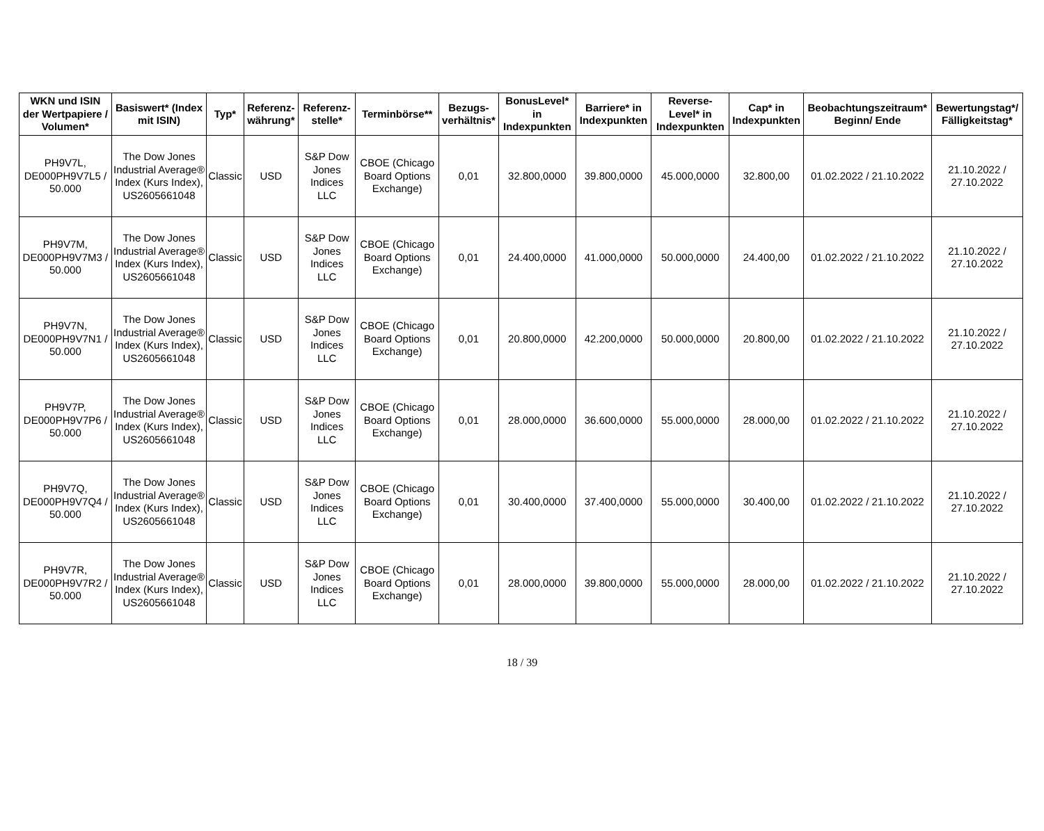| WKN und ISIN der Wertpapiere / Volumen* | Basiswert* (Index mit ISIN) | Typ* | Referenz-währung* | Referenz-stelle* | Terminbörse** | Bezugs-verhältnis* | BonusLevel* in Indexpunkten | Barriere* in Indexpunkten | Reverse-Level* in Indexpunkten | Cap* in Indexpunkten | Beobachtungszeitraum* Beginn/ Ende | Bewertungstag*/ Fälligkeitstag* |
| --- | --- | --- | --- | --- | --- | --- | --- | --- | --- | --- | --- | --- |
| PH9V7L, DE000PH9V7L5 / 50.000 | The Dow Jones Industrial Average® Index (Kurs Index), US2605661048 | Classic | USD | S&P Dow Jones Indices LLC | CBOE (Chicago Board Options Exchange) | 0,01 | 32.800,0000 | 39.800,0000 | 45.000,0000 | 32.800,00 | 01.02.2022 / 21.10.2022 | 21.10.2022 / 27.10.2022 |
| PH9V7M, DE000PH9V7M3 / 50.000 | The Dow Jones Industrial Average® Index (Kurs Index), US2605661048 | Classic | USD | S&P Dow Jones Indices LLC | CBOE (Chicago Board Options Exchange) | 0,01 | 24.400,0000 | 41.000,0000 | 50.000,0000 | 24.400,00 | 01.02.2022 / 21.10.2022 | 21.10.2022 / 27.10.2022 |
| PH9V7N, DE000PH9V7N1 / 50.000 | The Dow Jones Industrial Average® Index (Kurs Index), US2605661048 | Classic | USD | S&P Dow Jones Indices LLC | CBOE (Chicago Board Options Exchange) | 0,01 | 20.800,0000 | 42.200,0000 | 50.000,0000 | 20.800,00 | 01.02.2022 / 21.10.2022 | 21.10.2022 / 27.10.2022 |
| PH9V7P, DE000PH9V7P6 / 50.000 | The Dow Jones Industrial Average® Index (Kurs Index), US2605661048 | Classic | USD | S&P Dow Jones Indices LLC | CBOE (Chicago Board Options Exchange) | 0,01 | 28.000,0000 | 36.600,0000 | 55.000,0000 | 28.000,00 | 01.02.2022 / 21.10.2022 | 21.10.2022 / 27.10.2022 |
| PH9V7Q, DE000PH9V7Q4 / 50.000 | The Dow Jones Industrial Average® Index (Kurs Index), US2605661048 | Classic | USD | S&P Dow Jones Indices LLC | CBOE (Chicago Board Options Exchange) | 0,01 | 30.400,0000 | 37.400,0000 | 55.000,0000 | 30.400,00 | 01.02.2022 / 21.10.2022 | 21.10.2022 / 27.10.2022 |
| PH9V7R, DE000PH9V7R2 / 50.000 | The Dow Jones Industrial Average® Index (Kurs Index), US2605661048 | Classic | USD | S&P Dow Jones Indices LLC | CBOE (Chicago Board Options Exchange) | 0,01 | 28.000,0000 | 39.800,0000 | 55.000,0000 | 28.000,00 | 01.02.2022 / 21.10.2022 | 21.10.2022 / 27.10.2022 |
18 / 39